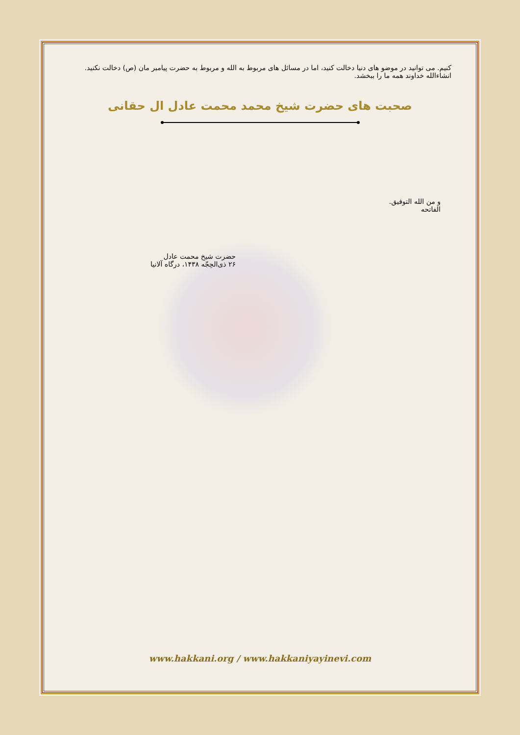کنیم. می توانید در موضو های دنیا دخالت کنید، اما در مسائل های مربوط به الله و مربوط به حضرت پیامبر مان (ص) دخالت نکنید. انشاءالله خداوند همه ما را ببخشد.
صحبت های حضرت شیخ محمد محمت عادل ال حقانی
و من الله التوفیق.
الفاتحه
حضرت شیخ محمت عادل
۲۶ ذی‌الحِجّه ۱۴۳۸، درگاه آلانیا
www.hakkani.org / www.hakkaniyayinevi.com